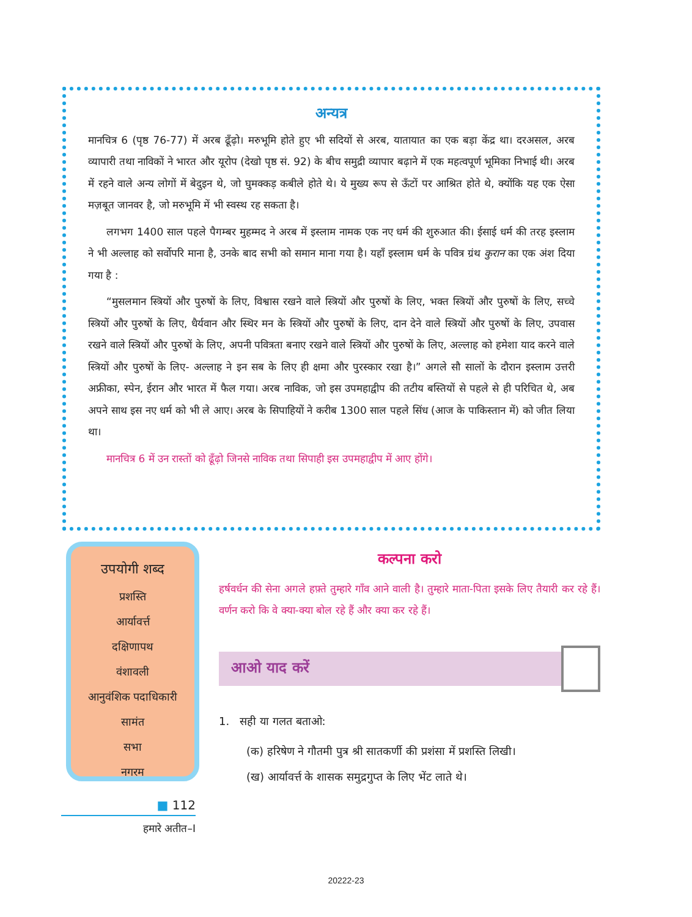अन्यत्र
मानचित्र 6 (पृष्ठ 76-77) में अरब ढूँढ़ो। मरुभूमि होते हुए भी सदियों से अरब, यातायात का एक बड़ा केंद्र था। दरअसल, अरब व्यापारी तथा नाविकों ने भारत और यूरोप (देखो पृष्ठ सं. 92) के बीच समुद्री व्यापार बढ़ाने में एक महत्वपूर्ण भूमिका निभाई थी। अरब में रहने वाले अन्य लोगों में बेदुइन थे, जो घुमक्कड़ कबीले होते थे। ये मुख्य रूप से ऊँटों पर आश्रित होते थे, क्योंकि यह एक ऐसा मज़बूत जानवर है, जो मरुभूमि में भी स्वस्थ रह सकता है।
लगभग 1400 साल पहले पैगम्बर मुहम्मद ने अरब में इस्लाम नामक एक नए धर्म की शुरुआत की। ईसाई धर्म की तरह इस्लाम ने भी अल्लाह को सर्वोपरि माना है, उनके बाद सभी को समान माना गया है। यहाँ इस्लाम धर्म के पवित्र ग्रंथ कुरान का एक अंश दिया गया है :
“मुसलमान स्त्रियों और पुरुषों के लिए, विश्वास रखने वाले स्त्रियों और पुरुषों के लिए, भक्त स्त्रियों और पुरुषों के लिए, सच्चे स्त्रियों और पुरुषों के लिए, धैर्यवान और स्थिर मन के स्त्रियों और पुरुषों के लिए, दान देने वाले स्त्रियों और पुरुषों के लिए, उपवास रखने वाले स्त्रियों और पुरुषों के लिए, अपनी पवित्रता बनाए रखने वाले स्त्रियों और पुरुषों के लिए, अल्लाह को हमेशा याद करने वाले स्त्रियों और पुरुषों के लिए- अल्लाह ने इन सब के लिए ही क्षमा और पुरस्कार रखा है।” अगले सौ सालों के दौरान इस्लाम उत्तरी अफ्रीका, स्पेन, ईरान और भारत में फैल गया। अरब नाविक, जो इस उपमहाद्वीप की तटीय बस्तियों से पहले से ही परिचित थे, अब अपने साथ इस नए धर्म को भी ले आए। अरब के सिपाहियों ने करीब 1300 साल पहले सिंध (आज के पाकिस्तान में) को जीत लिया था।
मानचित्र 6 में उन रास्तों को ढूँढ़ो जिनसे नाविक तथा सिपाही इस उपमहाद्वीप में आए होंगे।
उपयोगी शब्द
प्रशस्ति
आर्यावर्त्त
दक्षिणापथ
वंशावली
आनुवंशिक पदाधिकारी
सामंत
सभा
नगरम
कल्पना करो
हर्षवर्धन की सेना अगले हफ़्ते तुम्हारे गाँव आने वाली है। तुम्हारे माता-पिता इसके लिए तैयारी कर रहे हैं। वर्णन करो कि वे क्या-क्या बोल रहे हैं और क्या कर रहे हैं।
आओ याद करें
1. सही या गलत बताओ:
(क) हरिषेण ने गौतमी पुत्र श्री सातकर्णी की प्रशंसा में प्रशस्ति लिखी।
(ख) आर्यावर्त्त के शासक समुद्रगुप्त के लिए भेंट लाते थे।
■ 112
हमारे अतीत–I
20222-23